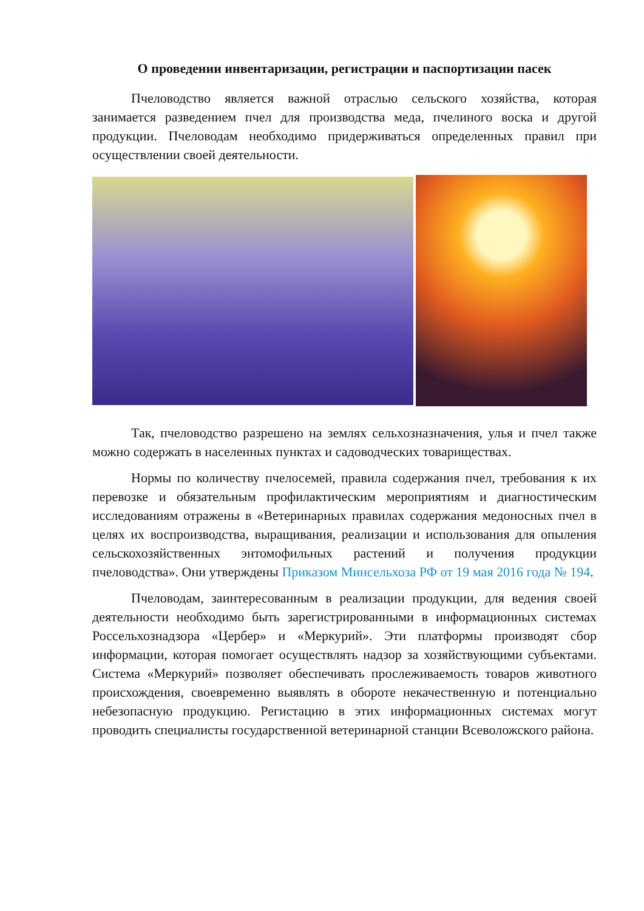О проведении инвентаризации, регистрации и паспортизации пасек
Пчеловодство является важной отраслью сельского хозяйства, которая занимается разведением пчел для производства меда, пчелиного воска и другой продукции. Пчеловодам необходимо придерживаться определенных правил при осуществлении своей деятельности.
Так, пчеловодство разрешено на землях сельхозназначения, улья и пчел также можно содержать в населенных пунктах и садоводческих товариществах.
Нормы по количеству пчелосемей, правила содержания пчел, требования к их перевозке и обязательным профилактическим мероприятиям и диагностическим исследованиям отражены в «Ветеринарных правилах содержания медоносных пчел в целях их воспроизводства, выращивания, реализации и использования для опыления сельскохозяйственных энтомофильных растений и получения продукции пчеловодства». Они утверждены Приказом Минсельхоза РФ от 19 мая 2016 года № 194.
Пчеловодам, заинтересованным в реализации продукции, для ведения своей деятельности необходимо быть зарегистрированными в информационных системах Россельхознадзора «Цербер» и «Меркурий». Эти платформы производят сбор информации, которая помогает осуществлять надзор за хозяйствующими субъектами. Система «Меркурий» позволяет обеспечивать прослеживаемость товаров животного происхождения, своевременно выявлять в обороте некачественную и потенциально небезопасную продукцию. Регистацию в этих информационных системах могут проводить специалисты государственной ветеринарной станции Всеволожского района.